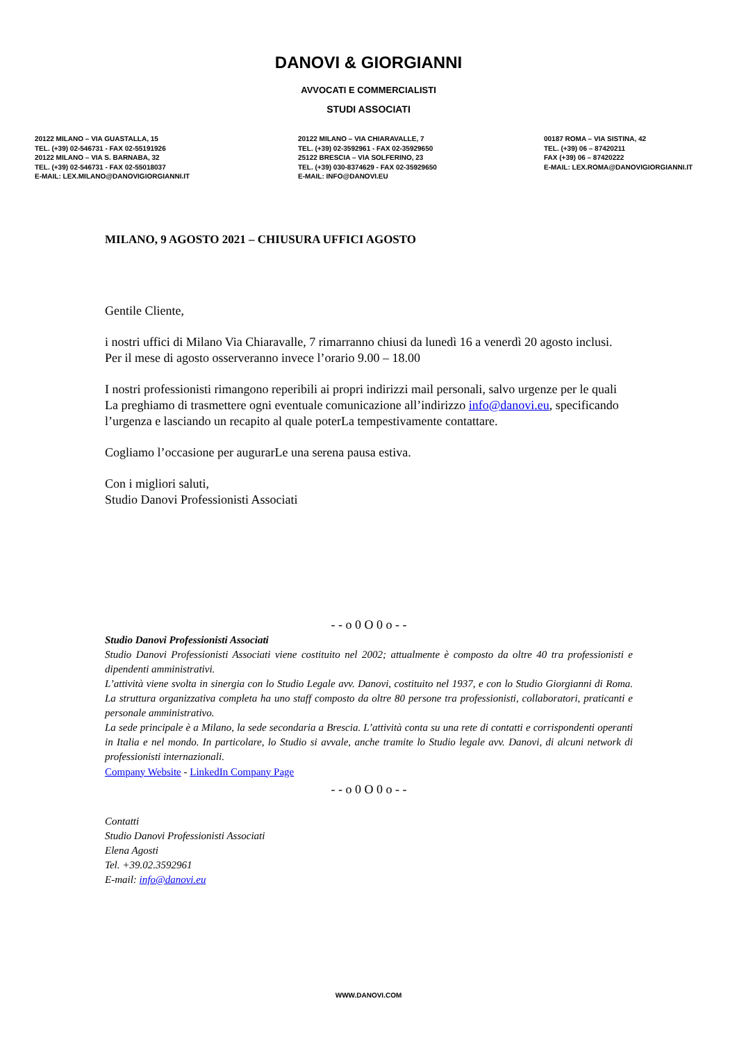DANOVI & GIORGIANNI
AVVOCATI E COMMERCIALISTI
STUDI ASSOCIATI
20122 MILANO – VIA GUASTALLA, 15
TEL. (+39) 02-546731 - FAX 02-55191926
20122 MILANO – VIA S. BARNABA, 32
TEL. (+39) 02-546731 - FAX 02-55018037
E-MAIL: LEX.MILANO@DANOVIGIORGIANNI.IT
20122 MILANO – VIA CHIARAVALLE, 7
TEL. (+39) 02-3592961 - FAX 02-35929650
25122 BRESCIA – VIA SOLFERINO, 23
TEL. (+39) 030-8374629 - FAX 02-35929650
E-MAIL: INFO@DANOVI.EU
00187 ROMA – VIA SISTINA, 42
TEL. (+39) 06 – 87420211
FAX (+39) 06 – 87420222
E-MAIL: LEX.ROMA@DANOVIGIORGIANNI.IT
MILANO, 9 AGOSTO 2021 – CHIUSURA UFFICI AGOSTO
Gentile Cliente,
i nostri uffici di Milano Via Chiaravalle, 7 rimarranno chiusi da lunedì 16 a venerdì 20 agosto inclusi.
Per il mese di agosto osserveranno invece l’orario 9.00 – 18.00
I nostri professionisti rimangono reperibili ai propri indirizzi mail personali, salvo urgenze per le quali La preghiamo di trasmettere ogni eventuale comunicazione all’indirizzo info@danovi.eu, specificando l’urgenza e lasciando un recapito al quale poterLa tempestivamente contattare.
Cogliamo l’occasione per augurarLe una serena pausa estiva.
Con i migliori saluti,
Studio Danovi Professionisti Associati
- - o 0 O 0 o - -
Studio Danovi Professionisti Associati
Studio Danovi Professionisti Associati viene costituito nel 2002; attualmente è composto da oltre 40 tra professionisti e dipendenti amministrativi.
L’attività viene svolta in sinergia con lo Studio Legale avv. Danovi, costituito nel 1937, e con lo Studio Giorgianni di Roma. La struttura organizzativa completa ha uno staff composto da oltre 80 persone tra professionisti, collaboratori, praticanti e personale amministrativo.
La sede principale è a Milano, la sede secondaria a Brescia. L’attività conta su una rete di contatti e corrispondenti operanti in Italia e nel mondo. In particolare, lo Studio si avvale, anche tramite lo Studio legale avv. Danovi, di alcuni network di professionisti internazionali.
Company Website - LinkedIn Company Page
- - o 0 O 0 o - -
Contatti
Studio Danovi Professionisti Associati
Elena Agosti
Tel. +39.02.3592961
E-mail: info@danovi.eu
WWW.DANOVI.COM